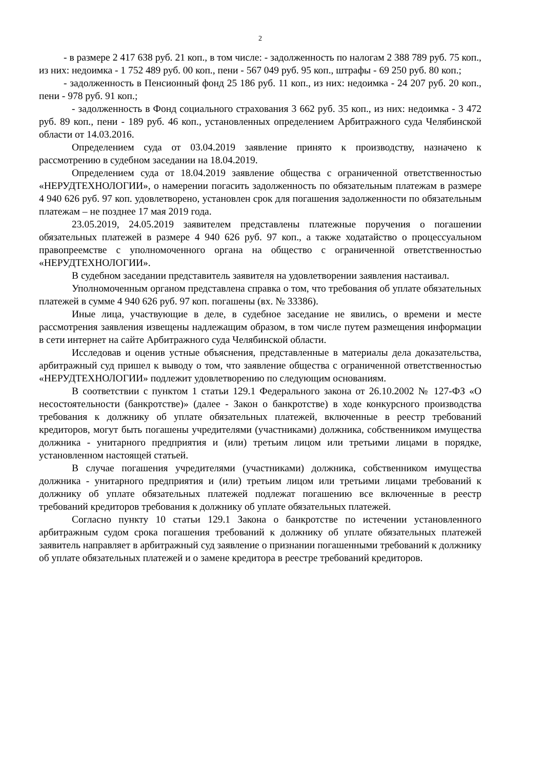2
- в размере 2 417 638 руб. 21 коп., в том числе: - задолженность по налогам 2 388 789 руб. 75 коп., из них: недоимка - 1 752 489 руб. 00 коп., пени - 567 049 руб. 95 коп., штрафы - 69 250 руб. 80 коп.;
- задолженность в Пенсионный фонд 25 186 руб. 11 коп., из них: недоимка - 24 207 руб. 20 коп., пени - 978 руб. 91 коп.;
- задолженность в Фонд социального страхования 3 662 руб. 35 коп., из них: недоимка - 3 472 руб. 89 коп., пени - 189 руб. 46 коп., установленных определением Арбитражного суда Челябинской области от 14.03.2016.
Определением суда от 03.04.2019 заявление принято к производству, назначено к рассмотрению в судебном заседании на 18.04.2019.
Определением суда от 18.04.2019 заявление общества с ограниченной ответственностью «НЕРУДТЕХНОЛОГИИ», о намерении погасить задолженность по обязательным платежам в размере 4 940 626 руб. 97 коп. удовлетворено, установлен срок для погашения задолженности по обязательным платежам – не позднее 17 мая 2019 года.
23.05.2019, 24.05.2019 заявителем представлены платежные поручения о погашении обязательных платежей в размере 4 940 626 руб. 97 коп., а также ходатайство о процессуальном правопреемстве с уполномоченного органа на общество с ограниченной ответственностью «НЕРУДТЕХНОЛОГИИ».
В судебном заседании представитель заявителя на удовлетворении заявления настаивал.
Уполномоченным органом представлена справка о том, что требования об уплате обязательных платежей в сумме 4 940 626 руб. 97 коп. погашены (вх. № 33386).
Иные лица, участвующие в деле, в судебное заседание не явились, о времени и месте рассмотрения заявления извещены надлежащим образом, в том числе путем размещения информации в сети интернет на сайте Арбитражного суда Челябинской области.
Исследовав и оценив устные объяснения, представленные в материалы дела доказательства, арбитражный суд пришел к выводу о том, что заявление общества с ограниченной ответственностью «НЕРУДТЕХНОЛОГИИ» подлежит удовлетворению по следующим основаниям.
В соответствии с пунктом 1 статьи 129.1 Федерального закона от 26.10.2002 № 127-ФЗ «О несостоятельности (банкротстве)» (далее - Закон о банкротстве) в ходе конкурсного производства требования к должнику об уплате обязательных платежей, включенные в реестр требований кредиторов, могут быть погашены учредителями (участниками) должника, собственником имущества должника - унитарного предприятия и (или) третьим лицом или третьими лицами в порядке, установленном настоящей статьей.
В случае погашения учредителями (участниками) должника, собственником имущества должника - унитарного предприятия и (или) третьим лицом или третьими лицами требований к должнику об уплате обязательных платежей подлежат погашению все включенные в реестр требований кредиторов требования к должнику об уплате обязательных платежей.
Согласно пункту 10 статьи 129.1 Закона о банкротстве по истечении установленного арбитражным судом срока погашения требований к должнику об уплате обязательных платежей заявитель направляет в арбитражный суд заявление о признании погашенными требований к должнику об уплате обязательных платежей и о замене кредитора в реестре требований кредиторов.